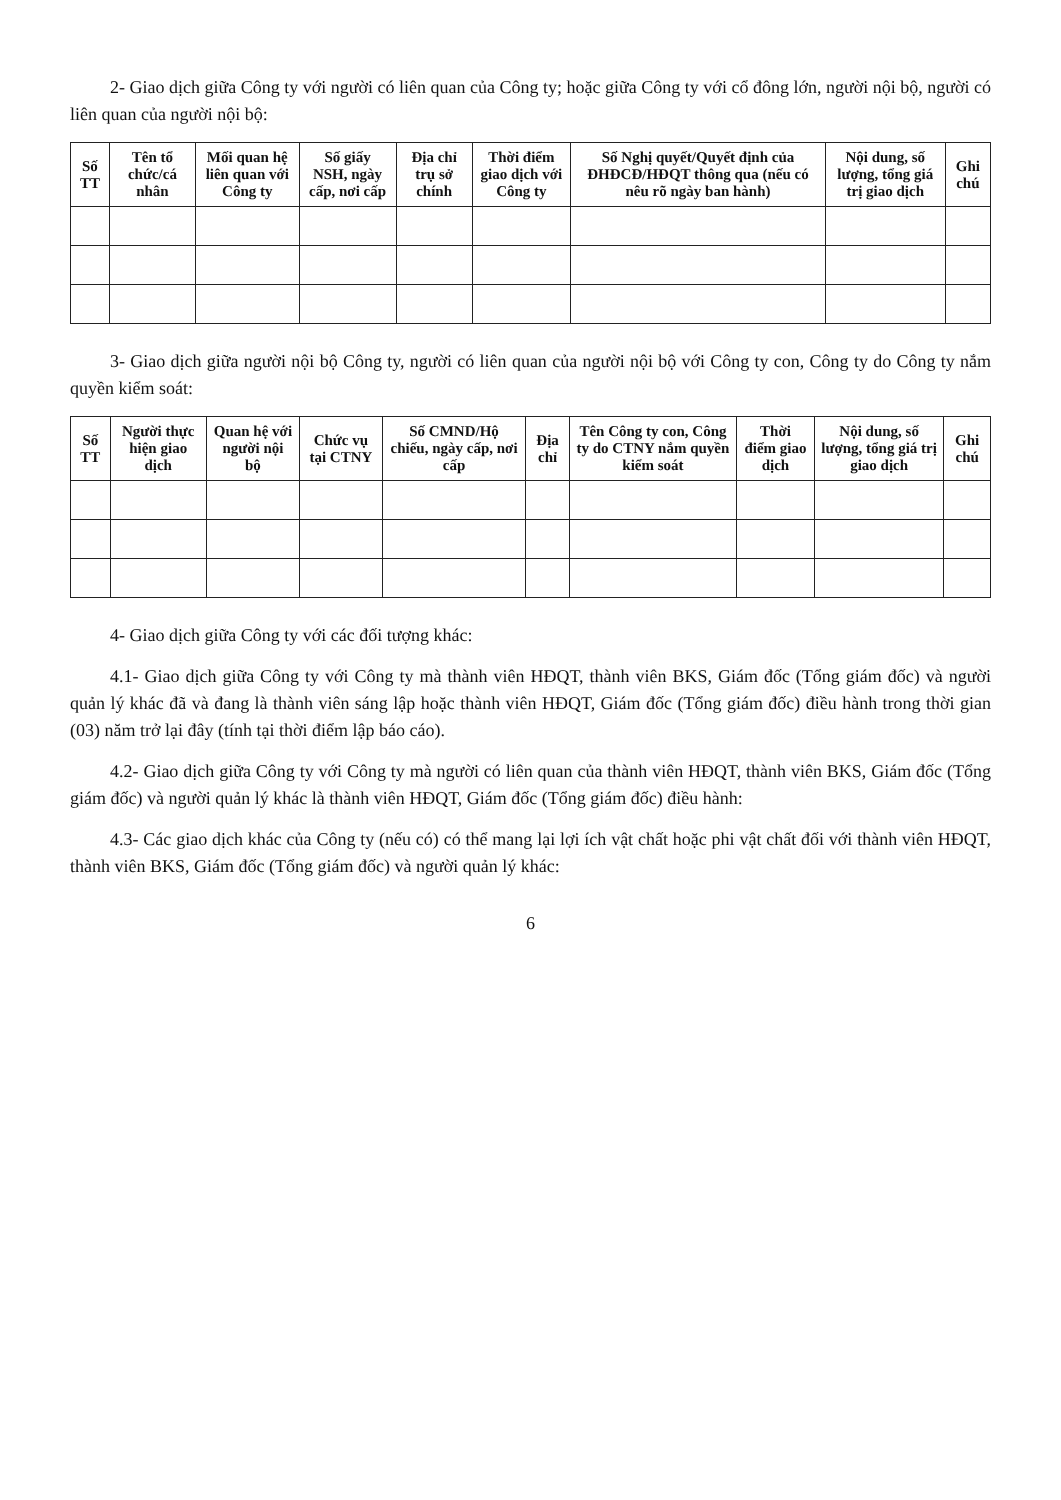2- Giao dịch giữa Công ty với người có liên quan của Công ty; hoặc giữa Công ty với cổ đông lớn, người nội bộ, người có liên quan của người nội bộ:
| Số TT | Tên tổ chức/cá nhân | Mối quan hệ liên quan với Công ty | Số giấy NSH, ngày cấp, nơi cấp | Địa chỉ trụ sở chính | Thời điểm giao dịch với Công ty | Số Nghị quyết/Quyết định của ĐHĐCĐ/HĐQT thông qua (nếu có nêu rõ ngày ban hành) | Nội dung, số lượng, tổng giá trị giao dịch | Ghi chú |
| --- | --- | --- | --- | --- | --- | --- | --- | --- |
3- Giao dịch giữa người nội bộ Công ty, người có liên quan của người nội bộ với Công ty con, Công ty do Công ty nắm quyền kiểm soát:
| Số TT | Người thực hiện giao dịch | Quan hệ với người nội bộ | Chức vụ tại CTNY | Số CMND/Hộ chiếu, ngày cấp, nơi cấp | Địa chỉ | Tên Công ty con, Công ty do CTNY nắm quyền kiểm soát | Thời điểm giao dịch | Nội dung, số lượng, tổng giá trị giao dịch | Ghi chú |
| --- | --- | --- | --- | --- | --- | --- | --- | --- | --- |
4- Giao dịch giữa Công ty với các đối tượng khác:
4.1- Giao dịch giữa Công ty với Công ty mà thành viên HĐQT, thành viên BKS, Giám đốc (Tổng giám đốc) và người quản lý khác đã và đang là thành viên sáng lập hoặc thành viên HĐQT, Giám đốc (Tổng giám đốc) điều hành trong thời gian (03) năm trở lại đây (tính tại thời điểm lập báo cáo).
4.2- Giao dịch giữa Công ty với Công ty mà người có liên quan của thành viên HĐQT, thành viên BKS, Giám đốc (Tổng giám đốc) và người quản lý khác là thành viên HĐQT, Giám đốc (Tổng giám đốc) điều hành:
4.3- Các giao dịch khác của Công ty (nếu có) có thể mang lại lợi ích vật chất hoặc phi vật chất đối với thành viên HĐQT, thành viên BKS, Giám đốc (Tổng giám đốc) và người quản lý khác:
6